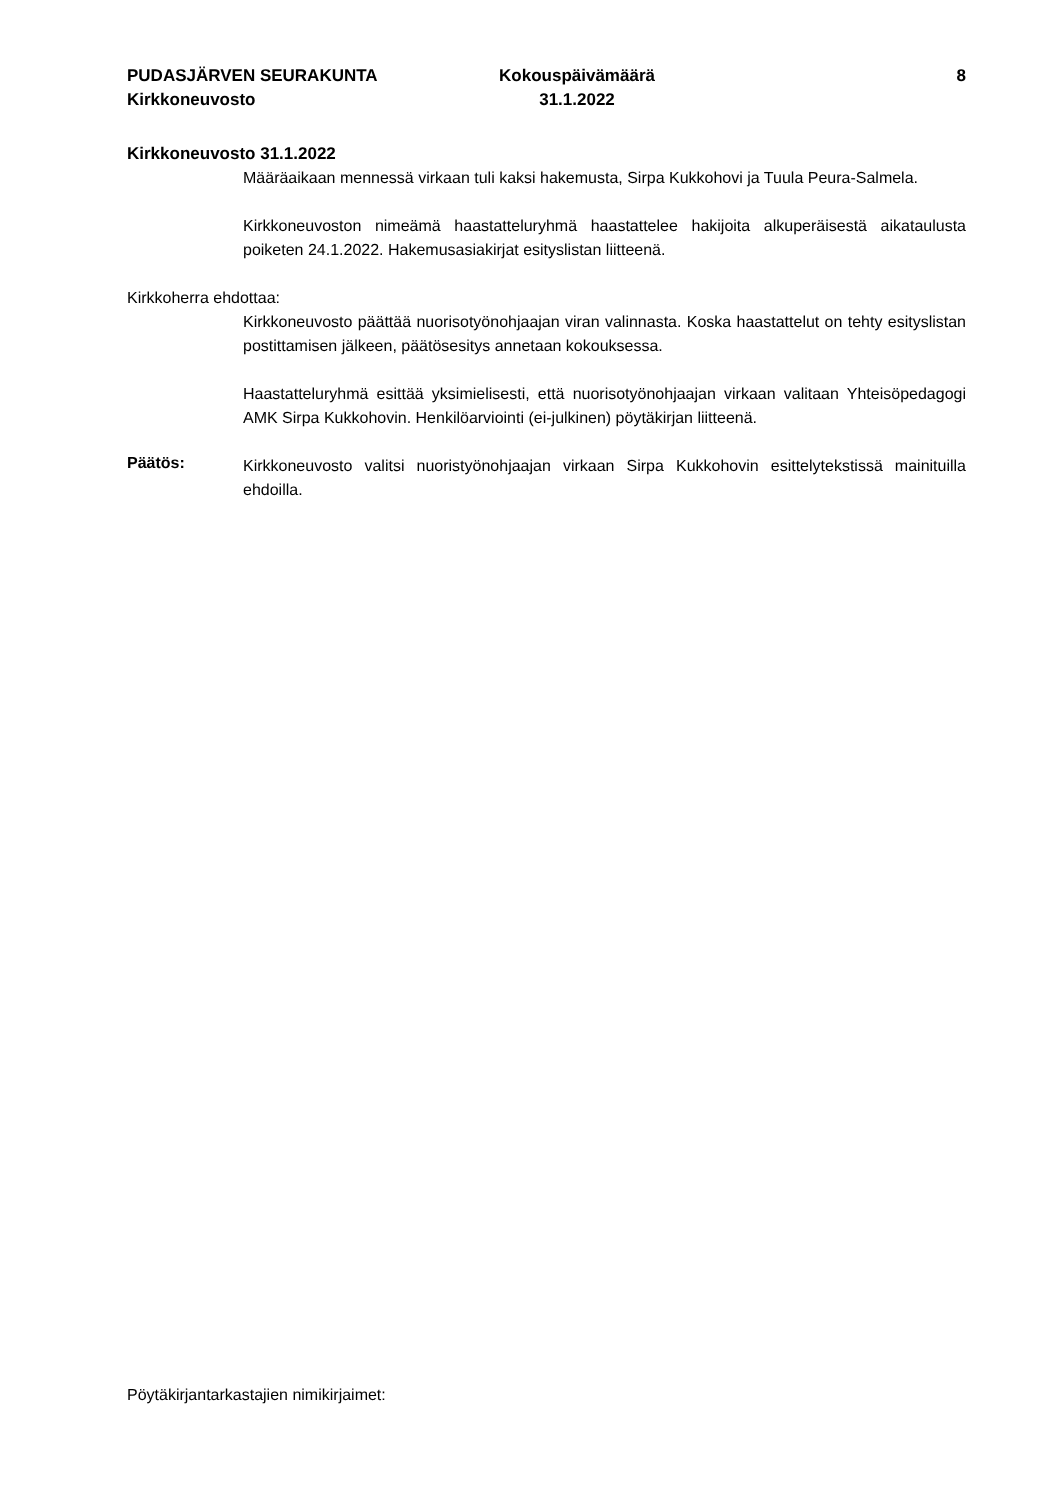PUDASJÄRVEN SEURAKUNTA
Kirkkoneuvosto
Kokouspäivämäärä
31.1.2022
8
Kirkkoneuvosto 31.1.2022
Määräaikaan mennessä virkaan tuli kaksi hakemusta, Sirpa Kukkohovi ja Tuula Peura-Salmela.
Kirkkoneuvoston nimeämä haastatteluryhmä haastattelee hakijoita alkuperäisestä aikataulusta poiketen 24.1.2022. Hakemusasiakirjat esityslistan liitteenä.
Kirkkoherra ehdottaa:
Kirkkoneuvosto päättää nuorisotyönohjaajan viran valinnasta. Koska haastattelut on tehty esityslistan postittamisen jälkeen, päätösesitys annetaan kokouksessa.
Haastatteluryhmä esittää yksimielisesti, että nuorisotyönohjaajan virkaan valitaan Yhteisöpedagogi AMK Sirpa Kukkohovin. Henkilöarviointi (ei-julkinen) pöytäkirjan liitteenä.
Päätös:
Kirkkoneuvosto valitsi nuoristyönohjaajan virkaan Sirpa Kukkohovin esittelytekstissä mainituilla ehdoilla.
Pöytäkirjantarkastajien nimikirjaimet: